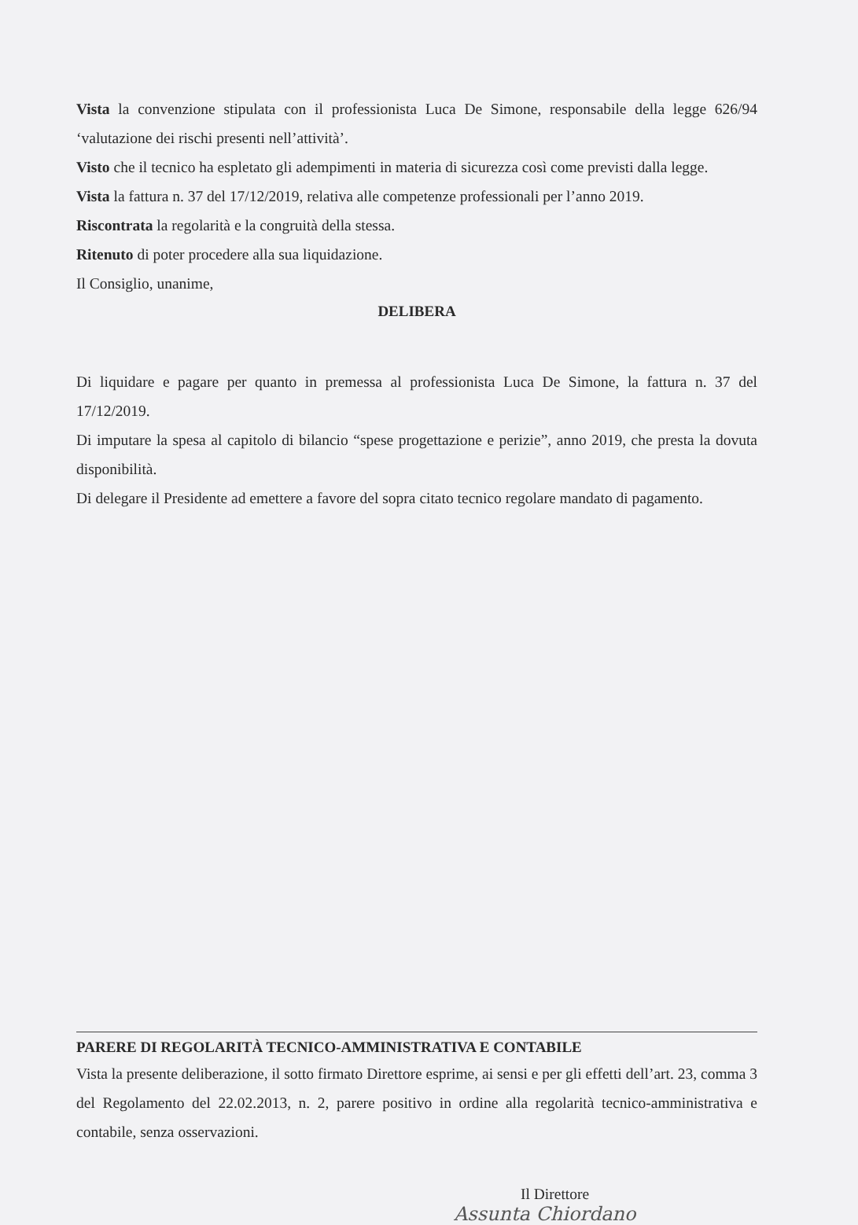Vista la convenzione stipulata con il professionista Luca De Simone, responsabile della legge 626/94 ‘valutazione dei rischi presenti nell’attività’.
Visto che il tecnico ha espletato gli adempimenti in materia di sicurezza così come previsti dalla legge.
Vista la fattura n. 37 del 17/12/2019, relativa alle competenze professionali per l’anno 2019.
Riscontrata la regolarità e la congruità della stessa.
Ritenuto di poter procedere alla sua liquidazione.
Il Consiglio, unanime,
DELIBERA
Di liquidare e pagare per quanto in premessa al professionista Luca De Simone, la fattura n. 37 del 17/12/2019.
Di imputare la spesa al capitolo di bilancio “spese progettazione e perizie”, anno 2019, che presta la dovuta disponibilità.
Di delegare il Presidente ad emettere a favore del sopra citato tecnico regolare mandato di pagamento.
PARERE DI REGOLARITÀ TECNICO-AMMINISTRATIVA E CONTABILE
Vista la presente deliberazione, il sotto firmato Direttore esprime, ai sensi e per gli effetti dell’art. 23, comma 3 del Regolamento del 22.02.2013, n. 2, parere positivo in ordine alla regolarità tecnico-amministrativa e contabile, senza osservazioni.
Il Direttore
Assunta Chiordano